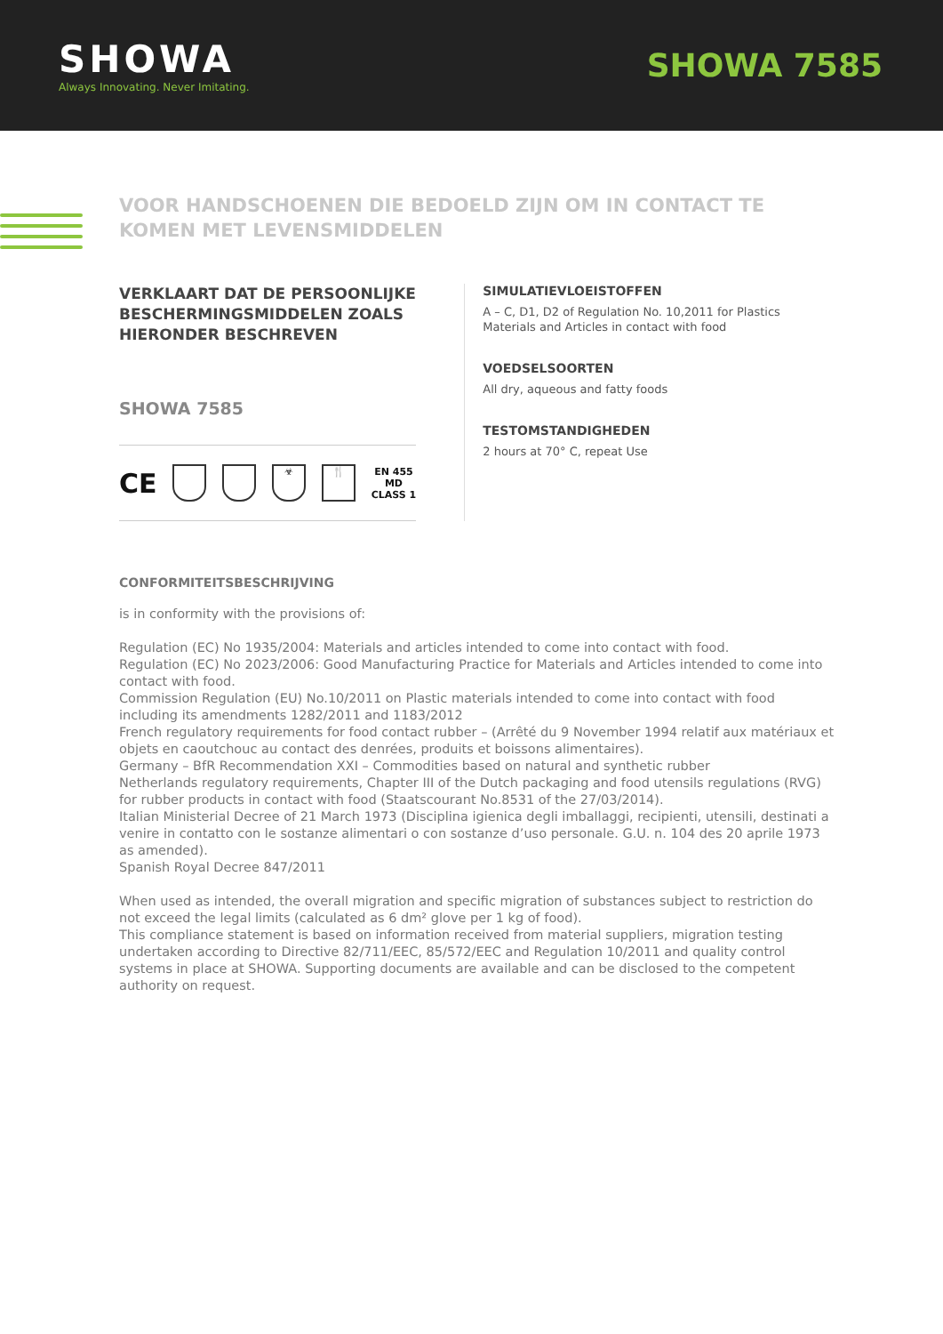SHOWA
Always Innovating. Never Imitating.
SHOWA 7585
VOOR HANDSCHOENEN DIE BEDOELD ZIJN OM IN CONTACT TE KOMEN MET LEVENSMIDDELEN
VERKLAART DAT DE PERSOONLIJKE BESCHERMINGSMIDDELEN ZOALS HIERONDER BESCHREVEN
SHOWA 7585
CE
☣ 🍴
EN 455
MD
CLASS 1
SIMULATIEVLOEISTOFFEN
A – C, D1, D2 of Regulation No. 10,2011 for Plastics Materials and Articles in contact with food
VOEDSELSOORTEN
All dry, aqueous and fatty foods
TESTOMSTANDIGHEDEN
2 hours at 70° C, repeat Use
CONFORMITEITSBESCHRIJVING
is in conformity with the provisions of:
Regulation (EC) No 1935/2004: Materials and articles intended to come into contact with food.
Regulation (EC) No 2023/2006: Good Manufacturing Practice for Materials and Articles intended to come into contact with food.
Commission Regulation (EU) No.10/2011 on Plastic materials intended to come into contact with food including its amendments 1282/2011 and 1183/2012
French regulatory requirements for food contact rubber – (Arrêté du 9 November 1994 relatif aux matériaux et objets en caoutchouc au contact des denrées, produits et boissons alimentaires).
Germany – BfR Recommendation XXI – Commodities based on natural and synthetic rubber
Netherlands regulatory requirements, Chapter III of the Dutch packaging and food utensils regulations (RVG) for rubber products in contact with food (Staatscourant No.8531 of the 27/03/2014).
Italian Ministerial Decree of 21 March 1973 (Disciplina igienica degli imballaggi, recipienti, utensili, destinati a venire in contatto con le sostanze alimentari o con sostanze d’uso personale. G.U. n. 104 des 20 aprile 1973 as amended).
Spanish Royal Decree 847/2011
When used as intended, the overall migration and specific migration of substances subject to restriction do not exceed the legal limits (calculated as 6 dm² glove per 1 kg of food).
This compliance statement is based on information received from material suppliers, migration testing undertaken according to Directive 82/711/EEC, 85/572/EEC and Regulation 10/2011 and quality control systems in place at SHOWA. Supporting documents are available and can be disclosed to the competent authority on request.